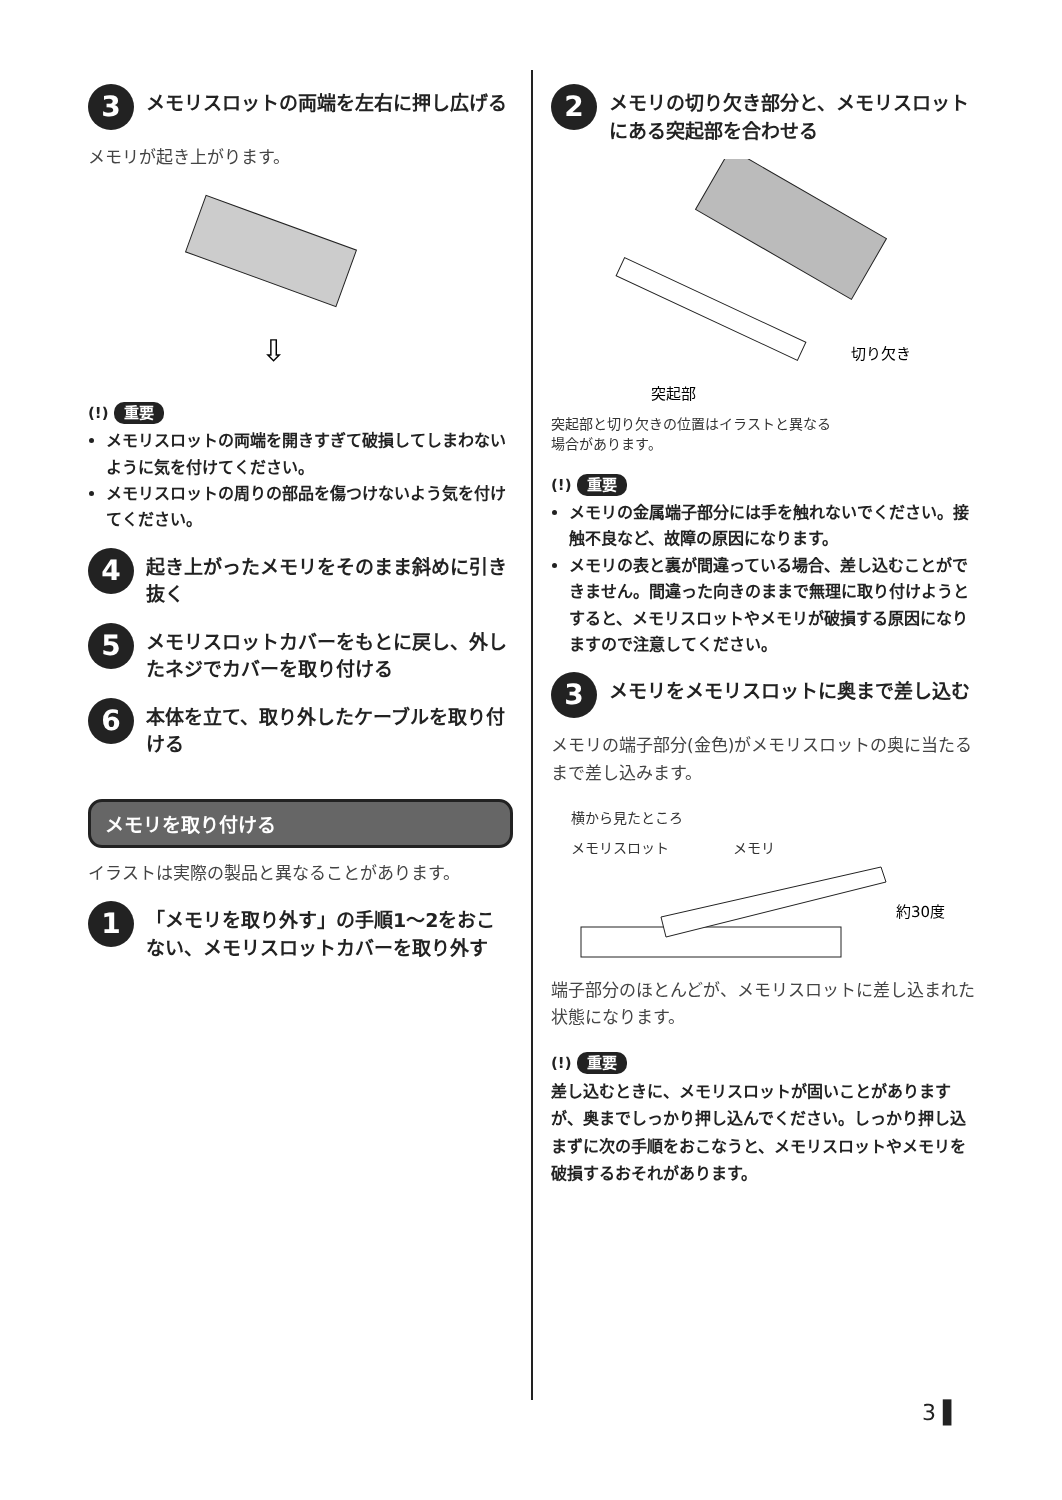3
メモリスロットの両端を左右に押し広げる
メモリが起き上がります。
⇩
(!) 重要
メモリスロットの両端を開きすぎて破損してしまわないように気を付けてください。
メモリスロットの周りの部品を傷つけないよう気を付けてください。
4
起き上がったメモリをそのまま斜めに引き抜く
5
メモリスロットカバーをもとに戻し、外したネジでカバーを取り付ける
6
本体を立て、取り外したケーブルを取り付ける
メモリを取り付ける
イラストは実際の製品と異なることがあります。
1
「メモリを取り外す」の手順1～2をおこない、メモリスロットカバーを取り外す
2
メモリの切り欠き部分と、メモリスロットにある突起部を合わせる
切り欠き
突起部
突起部と切り欠きの位置はイラストと異なる
場合があります。
(!) 重要
メモリの金属端子部分には手を触れないでください。接触不良など、故障の原因になります。
メモリの表と裏が間違っている場合、差し込むことができません。間違った向きのままで無理に取り付けようとすると、メモリスロットやメモリが破損する原因になりますので注意してください。
3
メモリをメモリスロットに奥まで差し込む
メモリの端子部分(金色)がメモリスロットの奥に当たるまで差し込みます。
横から見たところ
メモリスロット メモリ
約30度
端子部分のほとんどが、メモリスロットに差し込まれた状態になります。
(!) 重要
差し込むときに、メモリスロットが固いことがありますが、奥までしっかり押し込んでください。しっかり押し込まずに次の手順をおこなうと、メモリスロットやメモリを破損するおそれがあります。
3 ▌